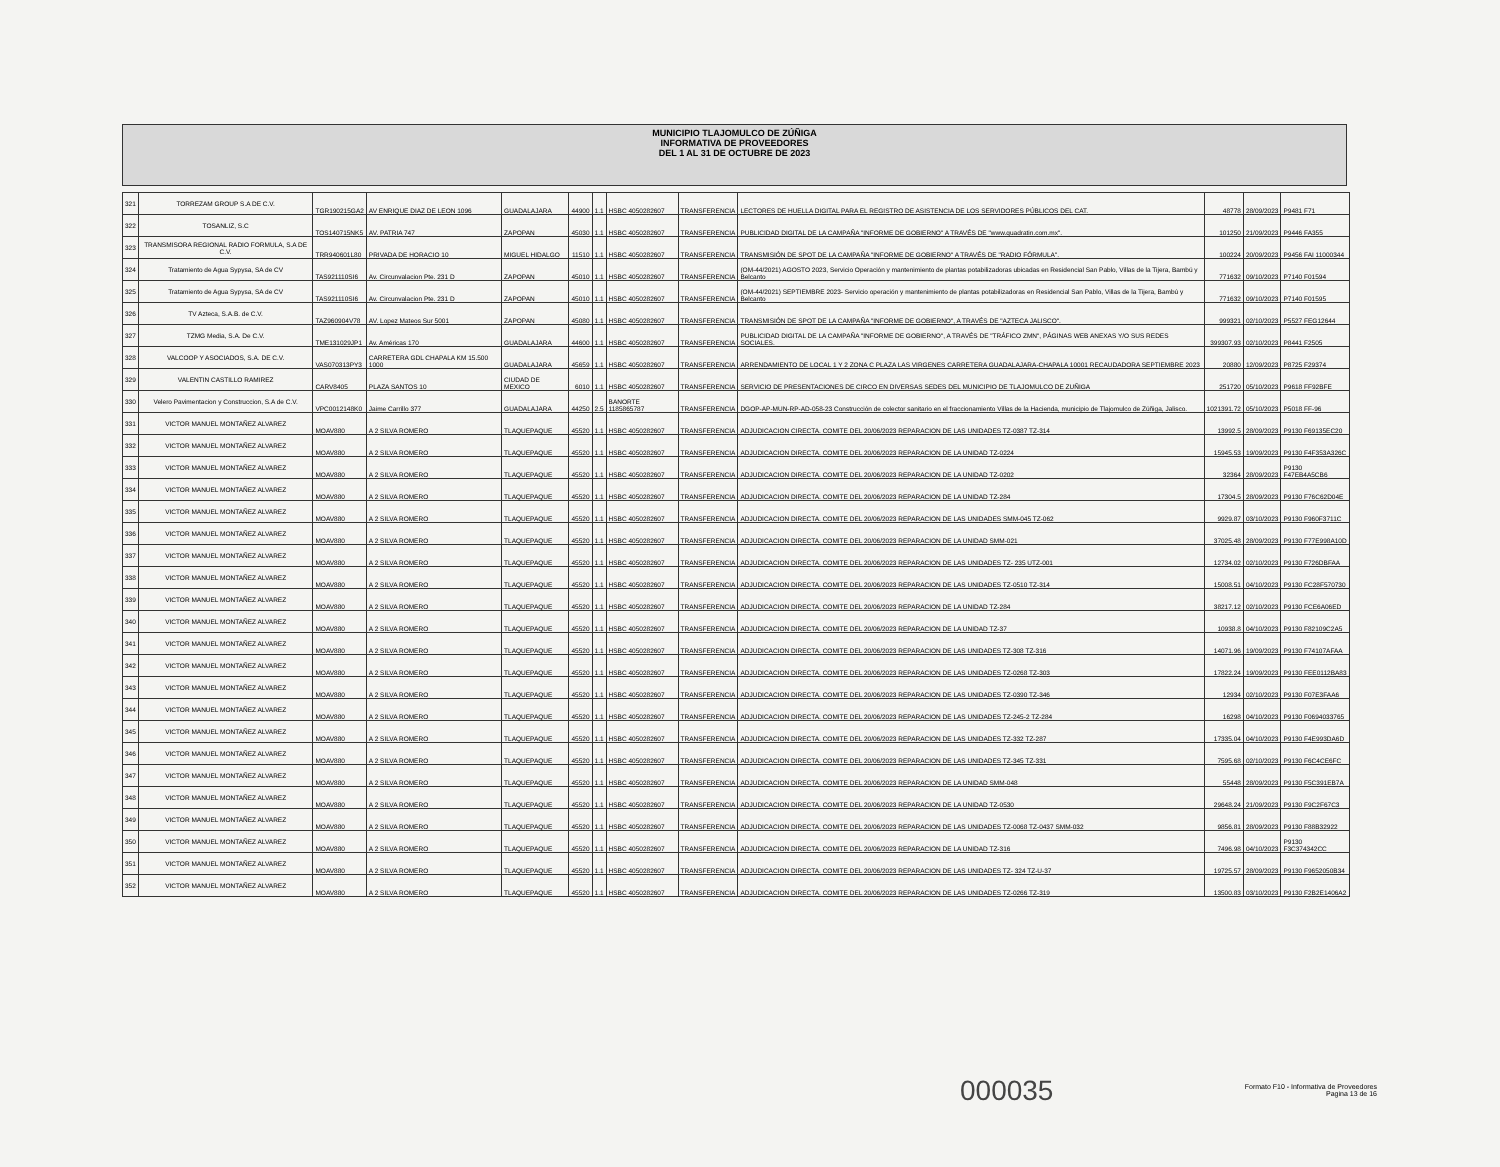MUNICIPIO TLAJOMULCO DE ZÚÑIGA
INFORMATIVA DE PROVEEDORES
DEL 1 AL 31 DE OCTUBRE DE 2023
| 321 | TORREZAM GROUP S.A DE C.V. | TGR190215GA2 | AV ENRIQUE DIAZ DE LEON 1096 | GUADALAJARA | 44900 | 1.1 | HSBC 4050282607 | TRANSFERENCIA | LECTORES DE HUELLA DIGITAL PARA EL REGISTRO DE ASISTENCIA DE LOS SERVIDORES PÚBLICOS DEL CAT. | 48778 | 28/09/2023 | P9481 F71 |
| 322 | TOSANLIZ, S.C | TOS140715NK5 | AV. PATRIA 747 | ZAPOPAN | 45030 | 1.1 | HSBC 4050282607 | TRANSFERENCIA | PUBLICIDAD DIGITAL DE LA CAMPAÑA "INFORME DE GOBIERNO" A TRAVÉS DE "www.quadratin.com.mx". | 101250 | 21/09/2023 | P9446 FA355 |
| 323 | TRANSMISORA REGIONAL RADIO FORMULA, S.A DE C.V. | TRR940601L80 | PRIVADA DE HORACIO 10 | MIGUEL HIDALGO | 11510 | 1.1 | HSBC 4050282607 | TRANSFERENCIA | TRANSMISIÓN DE SPOT DE LA CAMPAÑA "INFORME DE GOBIERNO" A TRAVÉS DE "RADIO FÓRMULA". | 100224 | 20/09/2023 | P9456 FAI 11000344 |
| 324 | Tratamiento de Agua Sypysa, SA de CV | TAS921110SI6 | Av. Circunvalacion Pte. 231 D | ZAPOPAN | 45010 | 1.1 | HSBC 4050282607 | TRANSFERENCIA | (OM-44/2021) AGOSTO 2023, Servicio Operación y mantenimiento de plantas potabilizadoras ubicadas en Residencial San Pablo, Villas de la Tijera, Bambú y Belcanto | 771632 | 09/10/2023 | P7140 F01594 |
| 325 | Tratamiento de Agua Sypysa, SA de CV | TAS921110SI6 | Av. Circunvalacion Pte. 231 D | ZAPOPAN | 45010 | 1.1 | HSBC 4050282607 | TRANSFERENCIA | (OM-44/2021) SEPTIEMBRE 2023- Servicio operación y mantenimiento de plantas potabilizadoras en Residencial San Pablo, Villas de la Tijera, Bambú y Belcanto | 771632 | 09/10/2023 | P7140 F01595 |
| 326 | TV Azteca, S.A.B. de C.V. | TAZ960904V78 | AV. Lopez Mateos Sur 5001 | ZAPOPAN | 45080 | 1.1 | HSBC 4050282607 | TRANSFERENCIA | TRANSMISIÓN DE SPOT DE LA CAMPAÑA "INFORME DE GOBIERNO", A TRAVÉS DE "AZTECA JALISCO". | 999321 | 02/10/2023 | P5527 FEG12644 |
| 327 | TZMG Media, S.A. De C.V. | TME131029JP1 | Av. Américas 170 | GUADALAJARA | 44600 | 1.1 | HSBC 4050282607 | TRANSFERENCIA | PUBLICIDAD DIGITAL DE LA CAMPAÑA "INFORME DE GOBIERNO", A TRAVÉS DE "TRÁFICO ZMN", PÁGINAS WEB ANEXAS Y/O SUS REDES SOCIALES. | 399307.93 | 02/10/2023 | P8441 F2505 |
| 328 | VALCOOP Y ASOCIADOS, S.A. DE C.V. | VAS070313PY3 | CARRETERA GDL CHAPALA KM 15.500 1000 | GUADALAJARA | 45659 | 1.1 | HSBC 4050282607 | TRANSFERENCIA | ARRENDAMIENTO DE LOCAL 1 Y 2 ZONA C PLAZA LAS VIRGENES CARRETERA GUADALAJARA-CHAPALA 10001 RECAUDADORA SEPTIEMBRE 2023 | 20880 | 12/09/2023 | P8725 F29374 |
| 329 | VALENTIN CASTILLO RAMIREZ | CARV8405 | PLAZA SANTOS 10 | CIUDAD DE MEXICO | 6010 | 1.1 | HSBC 4050282607 | TRANSFERENCIA | SERVICIO DE PRESENTACIONES DE CIRCO EN DIVERSAS SEDES DEL MUNICIPIO DE TLAJOMULCO DE ZUÑIGA | 251720 | 05/10/2023 | P9618 FF92BFE |
| 330 | Velero Pavimentacion y Construccion, S.A de C.V. | VPC0012148K0 | Jaime Carrillo 377 | GUADALAJARA | 44250 | 2.5 | BANORTE 1185865787 | TRANSFERENCIA | DGOP-AP-MUN-RP-AD-058-23 Construcción de colector sanitario en el fraccionamiento Villas de la Hacienda, municipio de Tlajomulco de Zúñiga, Jalisco. | 1021391.72 | 05/10/2023 | P5018 FF-96 |
| 331 | VICTOR MANUEL MONTAÑEZ ALVAREZ | MOAV880 | A 2 SILVA ROMERO | TLAQUEPAQUE | 45520 | 1.1 | HSBC 4050282607 | TRANSFERENCIA | ADJUDICACION CIRECTA. COMITE DEL 20/06/2023 REPARACION DE LAS UNIDADES TZ-0387 TZ-314 | 13992.5 | 28/09/2023 | P9130 F69135EC20 |
| 332 | VICTOR MANUEL MONTAÑEZ ALVAREZ | MOAV880 | A 2 SILVA ROMERO | TLAQUEPAQUE | 45520 | 1.1 | HSBC 4050282607 | TRANSFERENCIA | ADJUDICACION DIRECTA. COMITE DEL 20/06/2023 REPARACION DE LA UNIDAD TZ-0224 | 15945.53 | 19/09/2023 | P9130 F4F353A326C |
| 333 | VICTOR MANUEL MONTAÑEZ ALVAREZ | MOAV880 | A 2 SILVA ROMERO | TLAQUEPAQUE | 45520 | 1.1 | HSBC 4050282607 | TRANSFERENCIA | ADJUDICACION DIRECTA. COMITE DEL 20/06/2023 REPARACION DE LA UNIDAD TZ-0202 | 32364 | 28/09/2023 | P9130 F47EB4A5CB6 |
| 334 | VICTOR MANUEL MONTAÑEZ ALVAREZ | MOAV880 | A 2 SILVA ROMERO | TLAQUEPAQUE | 45520 | 1.1 | HSBC 4050282607 | TRANSFERENCIA | ADJUDICACION DIRECTA. COMITE DEL 20/06/2023 REPARACION DE LA UNIDAD TZ-284 | 17304.5 | 28/09/2023 | P9130 F76C62D04E |
| 335 | VICTOR MANUEL MONTAÑEZ ALVAREZ | MOAV880 | A 2 SILVA ROMERO | TLAQUEPAQUE | 45520 | 1.1 | HSBC 4050282607 | TRANSFERENCIA | ADJUDICACION DIRECTA. COMITE DEL 20/06/2023 REPARACION DE LAS UNIDADES SMM-045 TZ-062 | 9929.87 | 03/10/2023 | P9130 F960F3711C |
| 336 | VICTOR MANUEL MONTAÑEZ ALVAREZ | MOAV880 | A 2 SILVA ROMERO | TLAQUEPAQUE | 45520 | 1.1 | HSBC 4050282607 | TRANSFERENCIA | ADJUDICACION DIRECTA. COMITE DEL 20/06/2023 REPARACION DE LA UNIDAD SMM-021 | 37025.48 | 28/09/2023 | P9130 F77E998A10D |
| 337 | VICTOR MANUEL MONTAÑEZ ALVAREZ | MOAV880 | A 2 SILVA ROMERO | TLAQUEPAQUE | 45520 | 1.1 | HSBC 4050282607 | TRANSFERENCIA | ADJUDICACION DIRECTA. COMITE DEL 20/06/2023 REPARACION DE LAS UNIDADES TZ- 235 UTZ-001 | 12734.02 | 02/10/2023 | P9130 F726DBFAA |
| 338 | VICTOR MANUEL MONTAÑEZ ALVAREZ | MOAV880 | A 2 SILVA ROMERO | TLAQUEPAQUE | 45520 | 1.1 | HSBC 4050282607 | TRANSFERENCIA | ADJUDICACION DIRECTA. COMITE DEL 20/06/2023 REPARACION DE LAS UNIDADES TZ-0510 TZ-314 | 15008.51 | 04/10/2023 | P9130 FC28F570730 |
| 339 | VICTOR MANUEL MONTAÑEZ ALVAREZ | MOAV880 | A 2 SILVA ROMERO | TLAQUEPAQUE | 45520 | 1.1 | HSBC 4050282607 | TRANSFERENCIA | ADJUDICACION DIRECTA. COMITE DEL 20/06/2023 REPARACION DE LA UNIDAD TZ-284 | 38217.12 | 02/10/2023 | P9130 FCE6A06ED |
| 340 | VICTOR MANUEL MONTAÑEZ ALVAREZ | MOAV880 | A 2 SILVA ROMERO | TLAQUEPAQUE | 45520 | 1.1 | HSBC 4050282607 | TRANSFERENCIA | ADJUDICACION DIRECTA. COMITE DEL 20/06/2023 REPARACION DE LA UNIDAD TZ-37 | 10938.8 | 04/10/2023 | P9130 F82109C2A5 |
| 341 | VICTOR MANUEL MONTAÑEZ ALVAREZ | MOAV880 | A 2 SILVA ROMERO | TLAQUEPAQUE | 45520 | 1.1 | HSBC 4050282607 | TRANSFERENCIA | ADJUDICACION DIRECTA. COMITE DEL 20/06/2023 REPARACION DE LAS UNIDADES TZ-308 TZ-316 | 14071.96 | 19/09/2023 | P9130 F74107AFAA |
| 342 | VICTOR MANUEL MONTAÑEZ ALVAREZ | MOAV880 | A 2 SILVA ROMERO | TLAQUEPAQUE | 45520 | 1.1 | HSBC 4050282607 | TRANSFERENCIA | ADJUDICACION DIRECTA. COMITE DEL 20/06/2023 REPARACION DE LAS UNIDADES TZ-0268 TZ-303 | 17822.24 | 19/09/2023 | P9130 FEE0112BA83 |
| 343 | VICTOR MANUEL MONTAÑEZ ALVAREZ | MOAV880 | A 2 SILVA ROMERO | TLAQUEPAQUE | 45520 | 1.1 | HSBC 4050282607 | TRANSFERENCIA | ADJUDICACION DIRECTA. COMITE DEL 20/06/2023 REPARACION DE LAS UNIDADES TZ-0390 TZ-346 | 12934 | 02/10/2023 | P9130 F07E3FAA6 |
| 344 | VICTOR MANUEL MONTAÑEZ ALVAREZ | MOAV880 | A 2 SILVA ROMERO | TLAQUEPAQUE | 45520 | 1.1 | HSBC 4050282607 | TRANSFERENCIA | ADJUDICACION DIRECTA. COMITE DEL 20/06/2023 REPARACION DE LAS UNIDADES TZ-245-2 TZ-284 | 16298 | 04/10/2023 | P9130 F0694033765 |
| 345 | VICTOR MANUEL MONTAÑEZ ALVAREZ | MOAV880 | A 2 SILVA ROMERO | TLAQUEPAQUE | 45520 | 1.1 | HSBC 4050282607 | TRANSFERENCIA | ADJUDICACION DIRECTA. COMITE DEL 20/06/2023 REPARACION DE LAS UNIDADES TZ-332 TZ-287 | 17335.04 | 04/10/2023 | P9130 F4E993DA6D |
| 346 | VICTOR MANUEL MONTAÑEZ ALVAREZ | MOAV880 | A 2 SILVA ROMERO | TLAQUEPAQUE | 45520 | 1.1 | HSBC 4050282607 | TRANSFERENCIA | ADJUDICACION DIRECTA. COMITE DEL 20/06/2023 REPARACION DE LAS UNIDADES TZ-345 TZ-331 | 7595.68 | 02/10/2023 | P9130 F6C4CE6FC |
| 347 | VICTOR MANUEL MONTAÑEZ ALVAREZ | MOAV880 | A 2 SILVA ROMERO | TLAQUEPAQUE | 45520 | 1.1 | HSBC 4050282607 | TRANSFERENCIA | ADJUDICACION DIRECTA. COMITE DEL 20/06/2023 REPARACION DE LA UNIDAD SMM-048 | 55448 | 28/09/2023 | P9130 F5C391EB7A |
| 348 | VICTOR MANUEL MONTAÑEZ ALVAREZ | MOAV880 | A 2 SILVA ROMERO | TLAQUEPAQUE | 45520 | 1.1 | HSBC 4050282607 | TRANSFERENCIA | ADJUDICACION DIRECTA. COMITE DEL 20/06/2023 REPARACION DE LA UNIDAD TZ-0530 | 29648.24 | 21/09/2023 | P9130 F9C2F67C3 |
| 349 | VICTOR MANUEL MONTAÑEZ ALVAREZ | MOAV880 | A 2 SILVA ROMERO | TLAQUEPAQUE | 45520 | 1.1 | HSBC 4050282607 | TRANSFERENCIA | ADJUDICACION DIRECTA. COMITE DEL 20/06/2023 REPARACION DE LAS UNIDADES TZ-0068 TZ-0437 SMM-032 | 9856.81 | 28/09/2023 | P9130 F88B32922 |
| 350 | VICTOR MANUEL MONTAÑEZ ALVAREZ | MOAV880 | A 2 SILVA ROMERO | TLAQUEPAQUE | 45520 | 1.1 | HSBC 4050282607 | TRANSFERENCIA | ADJUDICACION DIRECTA. COMITE DEL 20/06/2023 REPARACION DE LA UNIDAD TZ-316 | 7496.98 | 04/10/2023 | P9130 F3C374342CC |
| 351 | VICTOR MANUEL MONTAÑEZ ALVAREZ | MOAV880 | A 2 SILVA ROMERO | TLAQUEPAQUE | 45520 | 1.1 | HSBC 4050282607 | TRANSFERENCIA | ADJUDICACION DIRECTA. COMITE DEL 20/06/2023 REPARACION DE LAS UNIDADES TZ- 324 TZ-U-37 | 19725.57 | 28/09/2023 | P9130 F9652050B34 |
| 352 | VICTOR MANUEL MONTAÑEZ ALVAREZ | MOAV880 | A 2 SILVA ROMERO | TLAQUEPAQUE | 45520 | 1.1 | HSBC 4050282607 | TRANSFERENCIA | ADJUDICACION DIRECTA. COMITE DEL 20/06/2023 REPARACION DE LAS UNIDADES TZ-0266 TZ-319 | 13500.83 | 03/10/2023 | P9130 F2B2E1406A2 |
000035
Formato F10 - Informativa de Proveedores
Pagina 13 de 16